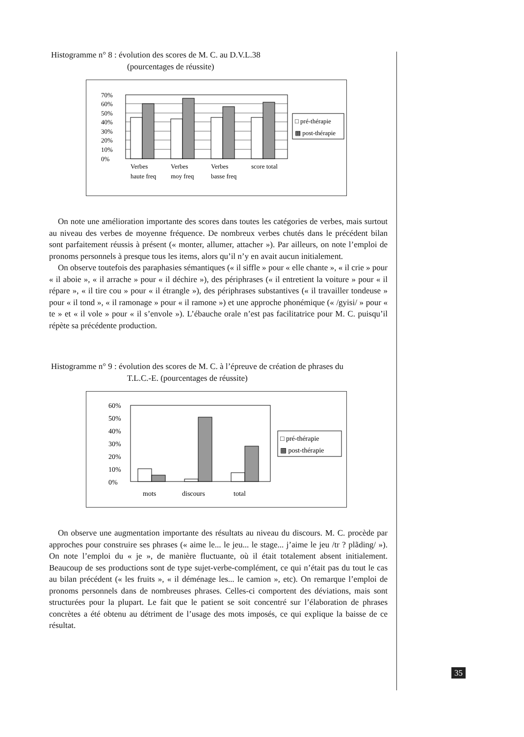Histogramme n° 8 : évolution des scores de M. C. au D.V.L.38
(pourcentages de réussite)
70%
60%
50%
40%
30%
20%
10%
0%
Verbes
haute freq
Verbes
moy freq
Verbes
basse freq
score total
□ pré-thérapie
▩ post-thérapie
On note une amélioration importante des scores dans toutes les catégories de verbes, mais surtout au niveau des verbes de moyenne fréquence. De nombreux verbes chutés dans le précédent bilan sont parfaitement réussis à présent (« monter, allumer, attacher »). Par ailleurs, on note l’emploi de pronoms personnels à presque tous les items, alors qu’il n’y en avait aucun initialement.
On observe toutefois des paraphasies sémantiques (« il siffle » pour « elle chante », « il crie » pour « il aboie », « il arrache » pour « il déchire »), des périphrases (« il entretient la voiture » pour « il répare », « il tire cou » pour « il étrangle »), des périphrases substantives (« il travailler tondeuse » pour « il tond », « il ramonage » pour « il ramone ») et une approche phonémique (« /gyisi/ » pour « te » et « il vole » pour « il s’envole »). L’ébauche orale n’est pas facilitatrice pour M. C. puisqu’il répète sa précédente production.
Histogramme n° 9 : évolution des scores de M. C. à l’épreuve de création de phrases du
T.L.C.-E. (pourcentages de réussite)
60%
50%
40%
30%
20%
10%
0%
mots
discours
total
□ pré-thérapie
▩ post-thérapie
On observe une augmentation importante des résultats au niveau du discours. M. C. procède par approches pour construire ses phrases (« aime le... le jeu... le stage... j’aime le jeu /tr ? plãding/ »). On note l’emploi du « je », de manière fluctuante, où il était totalement absent initialement. Beaucoup de ses productions sont de type sujet-verbe-complément, ce qui n’était pas du tout le cas au bilan précédent (« les fruits », « il déménage les... le camion », etc). On remarque l’emploi de pronoms personnels dans de nombreuses phrases. Celles-ci comportent des déviations, mais sont structurées pour la plupart. Le fait que le patient se soit concentré sur l’élaboration de phrases concrètes a été obtenu au détriment de l’usage des mots imposés, ce qui explique la baisse de ce résultat.
35